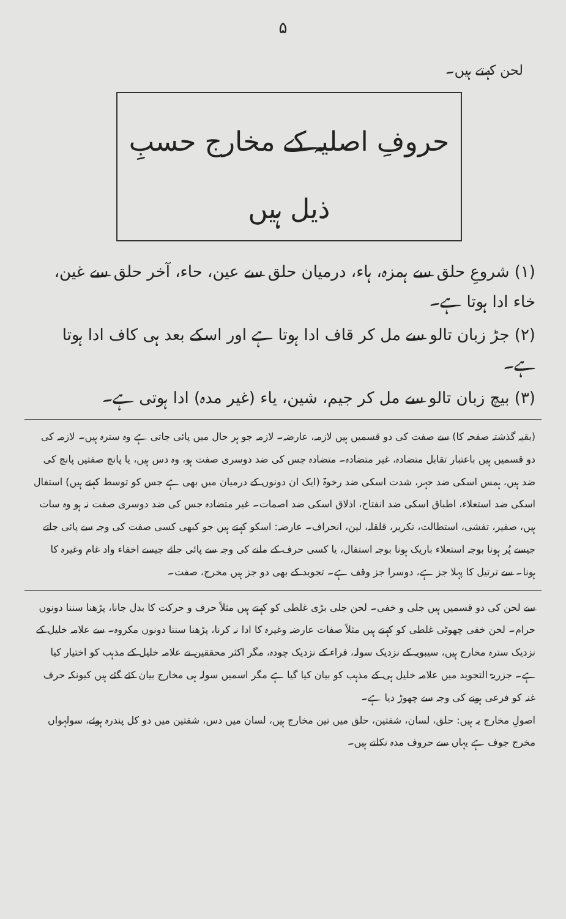۵
لحن کہتے ہیں۔
حروفِ اصلیہ کے مخارج حسبِ ذیل ہیں
(۱) شروعِ حلق سے ہمزہ، ہاء، درمیان حلق سے عین، حاء، آخر حلق سے غین، خاء ادا ہوتا ہے۔
(۲) جڑ زبان تالو سے مل کر قاف ادا ہوتا ہے اور اسکے بعد ہی کاف ادا ہوتا ہے۔
(۳) بیچ زبان تالو سے مل کر جیم، شین، یاء (غیر مدہ) ادا ہوتی ہے۔
(بقیہ گذشتہ صفحہ کا) سے صفت کی دو قسمیں ہیں لازمہ، عارضہ۔ لازمہ جو ہر حال میں پائی جاتی ہے وہ سترہ ہیں۔ لازمہ کی دو قسمیں ہیں باعتبار تقابل متضادہ، غیر متضادہ۔ متضادہ جس کی ضد دوسری صفت ہو، وہ دس ہیں، یا پانچ صفتیں پانچ کی ضد ہیں، ہمس اسکی ضد جہر، شدت اسکی ضد رخوۃ (ایک ان دونوں کے درمیان میں بھی ہے جس کو توسط کہتے ہیں) استفال اسکی ضد استعلاء، اطباق اسکی ضد انفتاح، اذلاق اسکی ضد اصمات۔ غیر متضادہ جس کی ضد دوسری صفت نہ ہو وہ سات ہیں، صفیر، تفشی، استطالت، تکریر، قلقلہ، لین، انحراف۔ عارضہ: اسکو کہتے ہیں جو کبھی کسی صفت کی وجہ سے پائی جاتے جیسے پُر ہونا بوجہ استعلاء باریک ہونا بوجہ استفال، یا کسی حرف کے ملنے کی وجہ سے پائی جائے جیسے اخفاء واد غام وغیرہ کا ہونا۔ سے ترتیل کا پہلا جز ہے، دوسرا جز وقف ہے۔ تجوید کے بھی دو جز ہیں مخرج، صفت۔
سے لحن کی دو قسمیں ہیں جلی و خفی۔ لحن جلی بڑی غلطی کو کہتے ہیں مثلاً حرف و حرکت کا بدل جانا، پڑھنا سننا دونوں حرام۔ لحن خفی چھوٹی غلطی کو کہتے ہیں مثلاً صفات عارضہ وغیرہ کا ادا نہ کرنا، پڑھنا سننا دونوں مکروہ۔ سے علامہ خلیل کے نزدیک سترہ مخارج ہیں، سیبویہ کے نزدیک سولہ، فراء کے نزدیک چودہ، مگر اکثر محققین نے علامہ خلیل کے مذہب کو اختیار کیا ہے۔ جزریۃ التجوید میں علامہ خلیل ہی کے مذہب کو بیان کیا گیا ہے مگر اسمیں سولہ ہی مخارج بیان کئے گئے ہیں کیونکہ حرف غنہ کو فرعی ہونے کی وجہ سے چھوڑ دیا ہے۔
اصولِ مخارج یہ ہیں: حلق، لسان، شفتین، حلق میں تین مخارج ہیں، لسان میں دس، شفتین میں دو کل پندرہ ہوئے، سولہواں مخرج جوف ہے یہاں سے حروف مدہ نکلتے ہیں۔